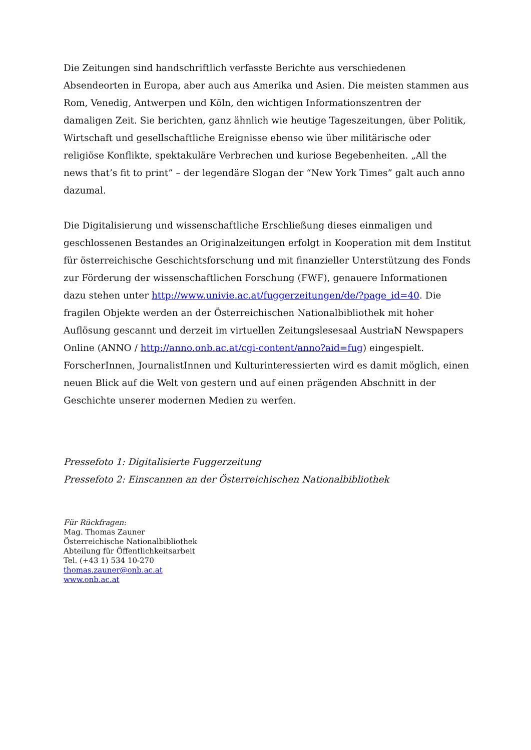Die Zeitungen sind handschriftlich verfasste Berichte aus verschiedenen Absendeorten in Europa, aber auch aus Amerika und Asien. Die meisten stammen aus Rom, Venedig, Antwerpen und Köln, den wichtigen Informationszentren der damaligen Zeit. Sie berichten, ganz ähnlich wie heutige Tageszeitungen, über Politik, Wirtschaft und gesellschaftliche Ereignisse ebenso wie über militärische oder religiöse Konflikte, spektakuläre Verbrechen und kuriose Begebenheiten. „All the news that’s fit to print” – der legendäre Slogan der “New York Times” galt auch anno dazumal.
Die Digitalisierung und wissenschaftliche Erschließung dieses einmaligen und geschlossenen Bestandes an Originalzeitungen erfolgt in Kooperation mit dem Institut für österreichische Geschichtsforschung und mit finanzieller Unterstützung des Fonds zur Förderung der wissenschaftlichen Forschung (FWF), genauere Informationen dazu stehen unter http://www.univie.ac.at/fuggerzeitungen/de/?page_id=40. Die fragilen Objekte werden an der Österreichischen Nationalbibliothek mit hoher Auflösung gescannt und derzeit im virtuellen Zeitungslesesaal AustriaN Newspapers Online (ANNO / http://anno.onb.ac.at/cgi-content/anno?aid=fug) eingespielt. ForscherInnen, JournalistInnen und Kulturinteressierten wird es damit möglich, einen neuen Blick auf die Welt von gestern und auf einen prägenden Abschnitt in der Geschichte unserer modernen Medien zu werfen.
Pressefoto 1: Digitalisierte Fuggerzeitung
Pressefoto 2: Einscannen an der Österreichischen Nationalbibliothek
Für Rückfragen:
Mag. Thomas Zauner
Österreichische Nationalbibliothek
Abteilung für Öffentlichkeitsarbeit
Tel. (+43 1) 534 10-270
thomas.zauner@onb.ac.at
www.onb.ac.at